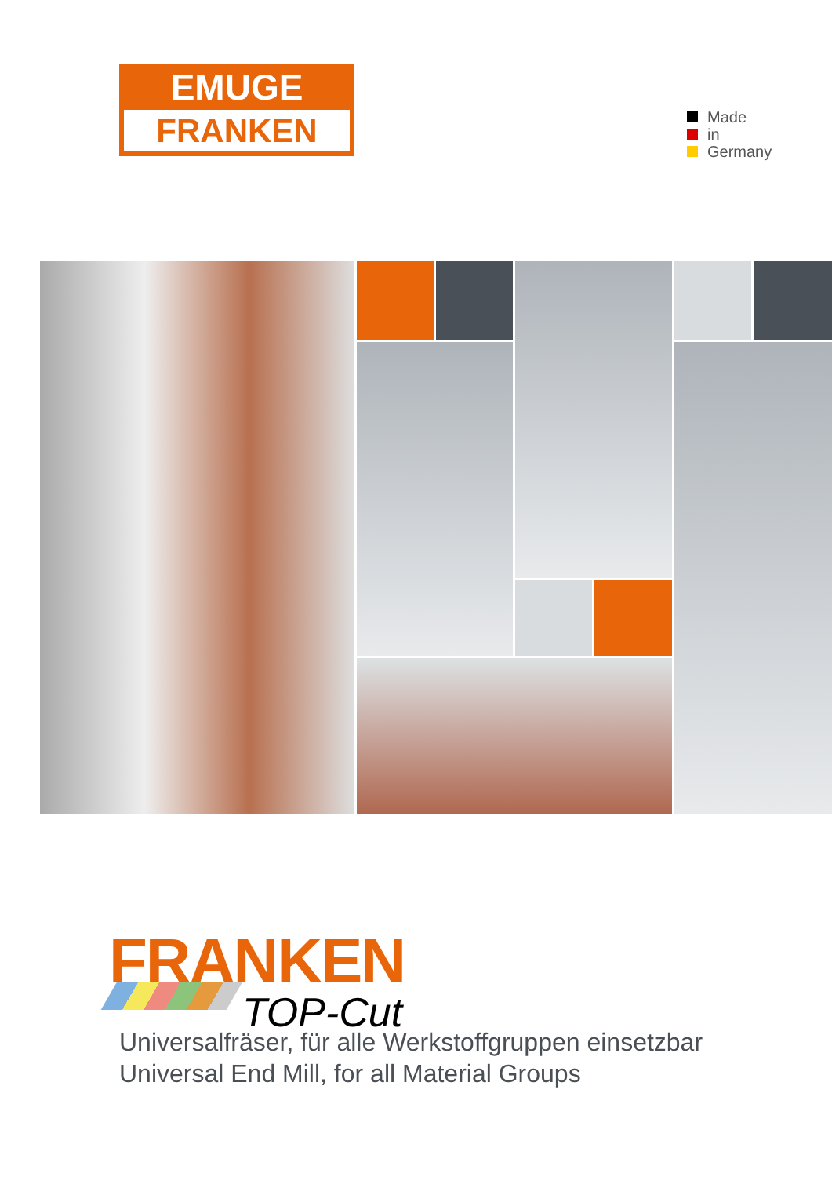EMUGE
FRANKEN
Made
in
Germany
FRANKEN
TOP-Cut
Universalfräser, für alle Werkstoffgruppen einsetzbar
Universal End Mill, for all Material Groups